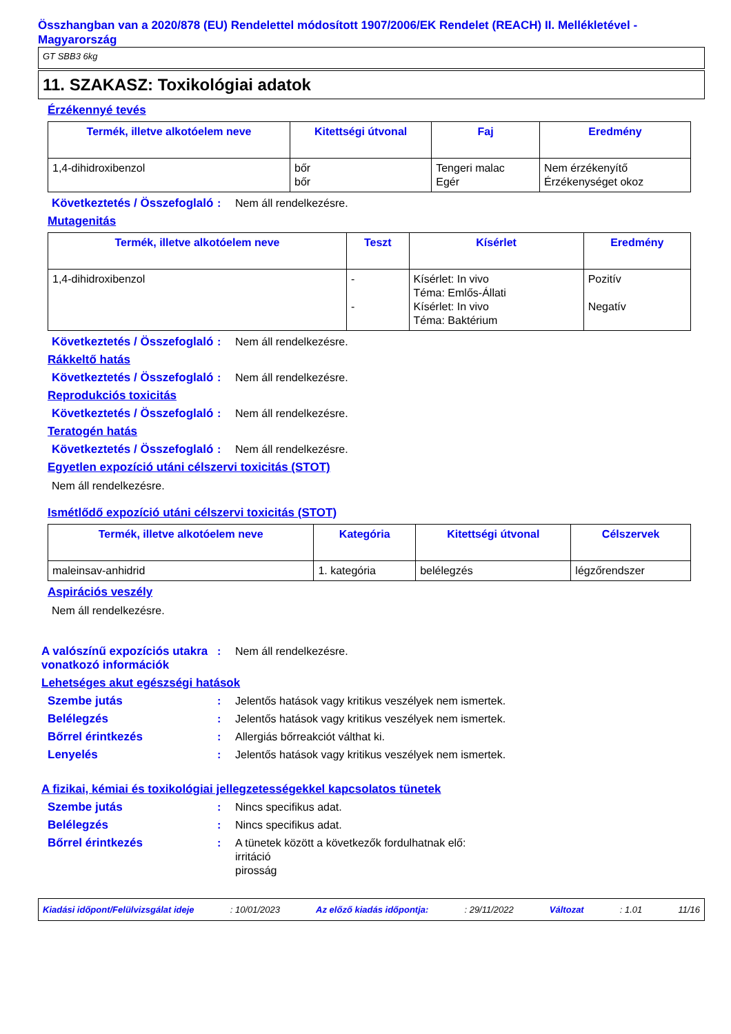Összhangban van a 2020/878 (EU) Rendelettel módosított 1907/2006/EK Rendelet (REACH) II. Mellékletével - Magyarország
GT SBB3 6kg
11. SZAKASZ: Toxikológiai adatok
Érzékennyé tevés
| Termék, illetve alkotóelem neve | Kitettségi útvonal | Faj | Eredmény |
| --- | --- | --- | --- |
| 1,4-dihidroxibenzol | bőr bőr | Tengeri malac Egér | Nem érzékenyítő Érzékenységet okoz |
Következtetés / Összefoglaló
: Nem áll rendelkezésre.
Mutagenitás
| Termék, illetve alkotóelem neve | Teszt | Kísérlet | Eredmény |
| --- | --- | --- | --- |
| 1,4-dihidroxibenzol | - - | Kísérlet: In vivo Téma: Emlős-Állati Kísérlet: In vivo Téma: Baktérium | Pozitív Negatív |
Következtetés / Összefoglaló
: Nem áll rendelkezésre.
Rákkeltő hatás
Következtetés / Összefoglaló
: Nem áll rendelkezésre.
Reprodukciós toxicitás
Következtetés / Összefoglaló
: Nem áll rendelkezésre.
Teratogén hatás
Következtetés / Összefoglaló
: Nem áll rendelkezésre.
Egyetlen expozíció utáni célszervi toxicitás (STOT)
Nem áll rendelkezésre.
Ismétlődő expozíció utáni célszervi toxicitás (STOT)
| Termék, illetve alkotóelem neve | Kategória | Kitettségi útvonal | Célszervek |
| --- | --- | --- | --- |
| maleinsav-anhidrid | 1. kategória | belélegzés | légzőrendszer |
Aspirációs veszély
Nem áll rendelkezésre.
A valószínű expozíciós utakra vonatkozó információk
: Nem áll rendelkezésre.
Lehetséges akut egészségi hatások
Szembe jutás : Jelentős hatások vagy kritikus veszélyek nem ismertek.
Belélegzés : Jelentős hatások vagy kritikus veszélyek nem ismertek.
Bőrrel érintkezés : Allergiás bőrreakciót válthat ki.
Lenyelés : Jelentős hatások vagy kritikus veszélyek nem ismertek.
A fizikai, kémiai és toxikológiai jellegzetességekkel kapcsolatos tünetek
Szembe jutás : Nincs specifikus adat.
Belélegzés : Nincs specifikus adat.
Bőrrel érintkezés : A tünetek között a következők fordulhatnak elő:
irritáció
pirosság
Kiadási időpont/Felülvizsgálat ideje : 10/01/2023 Az előző kiadás időpontja: : 29/11/2022 Változat : 1.01 11/16